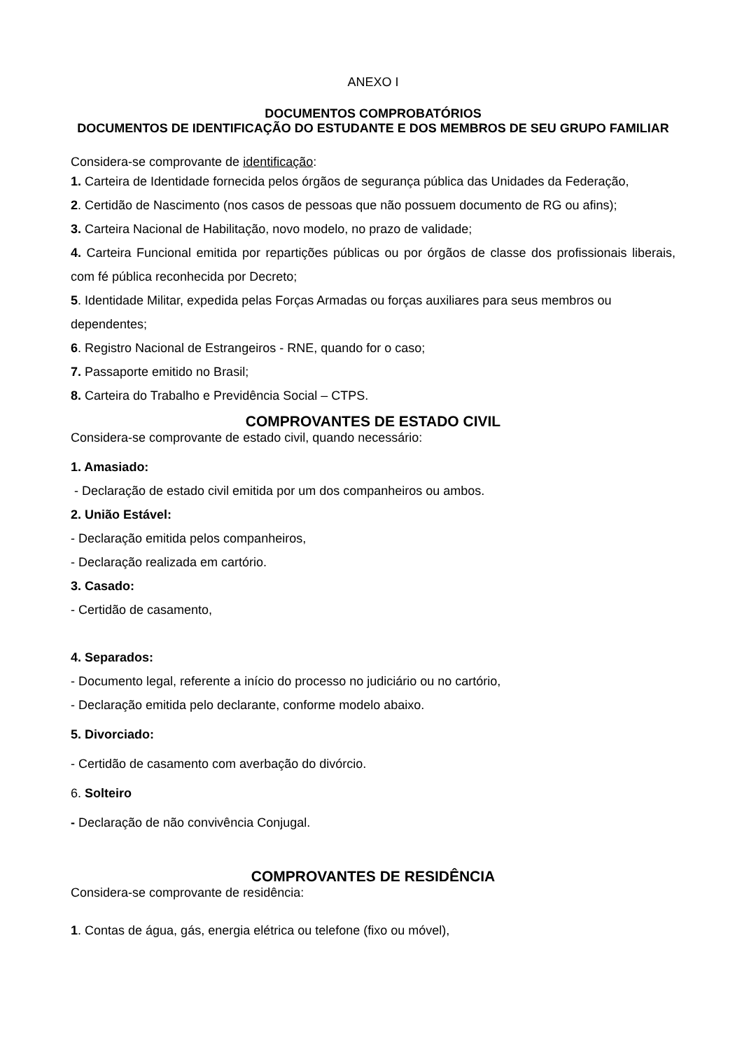ANEXO I
DOCUMENTOS COMPROBATÓRIOS
DOCUMENTOS DE IDENTIFICAÇÃO DO ESTUDANTE E DOS MEMBROS DE SEU GRUPO FAMILIAR
Considera-se comprovante de identificação:
1. Carteira de Identidade fornecida pelos órgãos de segurança pública das Unidades da Federação,
2. Certidão de Nascimento (nos casos de pessoas que não possuem documento de RG ou afins);
3. Carteira Nacional de Habilitação, novo modelo, no prazo de validade;
4. Carteira Funcional emitida por repartições públicas ou por órgãos de classe dos profissionais liberais, com fé pública reconhecida por Decreto;
5. Identidade Militar, expedida pelas Forças Armadas ou forças auxiliares para seus membros ou dependentes;
6. Registro Nacional de Estrangeiros - RNE, quando for o caso;
7. Passaporte emitido no Brasil;
8. Carteira do Trabalho e Previdência Social – CTPS.
COMPROVANTES DE ESTADO CIVIL
Considera-se comprovante de estado civil, quando necessário:
1. Amasiado:
- Declaração de estado civil emitida por um dos companheiros ou ambos.
2. União Estável:
- Declaração emitida pelos companheiros,
- Declaração realizada em cartório.
3. Casado:
- Certidão de casamento,
4. Separados:
- Documento legal, referente a início do processo no judiciário ou no cartório,
- Declaração emitida pelo declarante, conforme modelo abaixo.
5. Divorciado:
- Certidão de casamento com averbação do divórcio.
6. Solteiro
- Declaração de não convivência Conjugal.
COMPROVANTES DE RESIDÊNCIA
Considera-se comprovante de residência:
1. Contas de água, gás, energia elétrica ou telefone (fixo ou móvel),